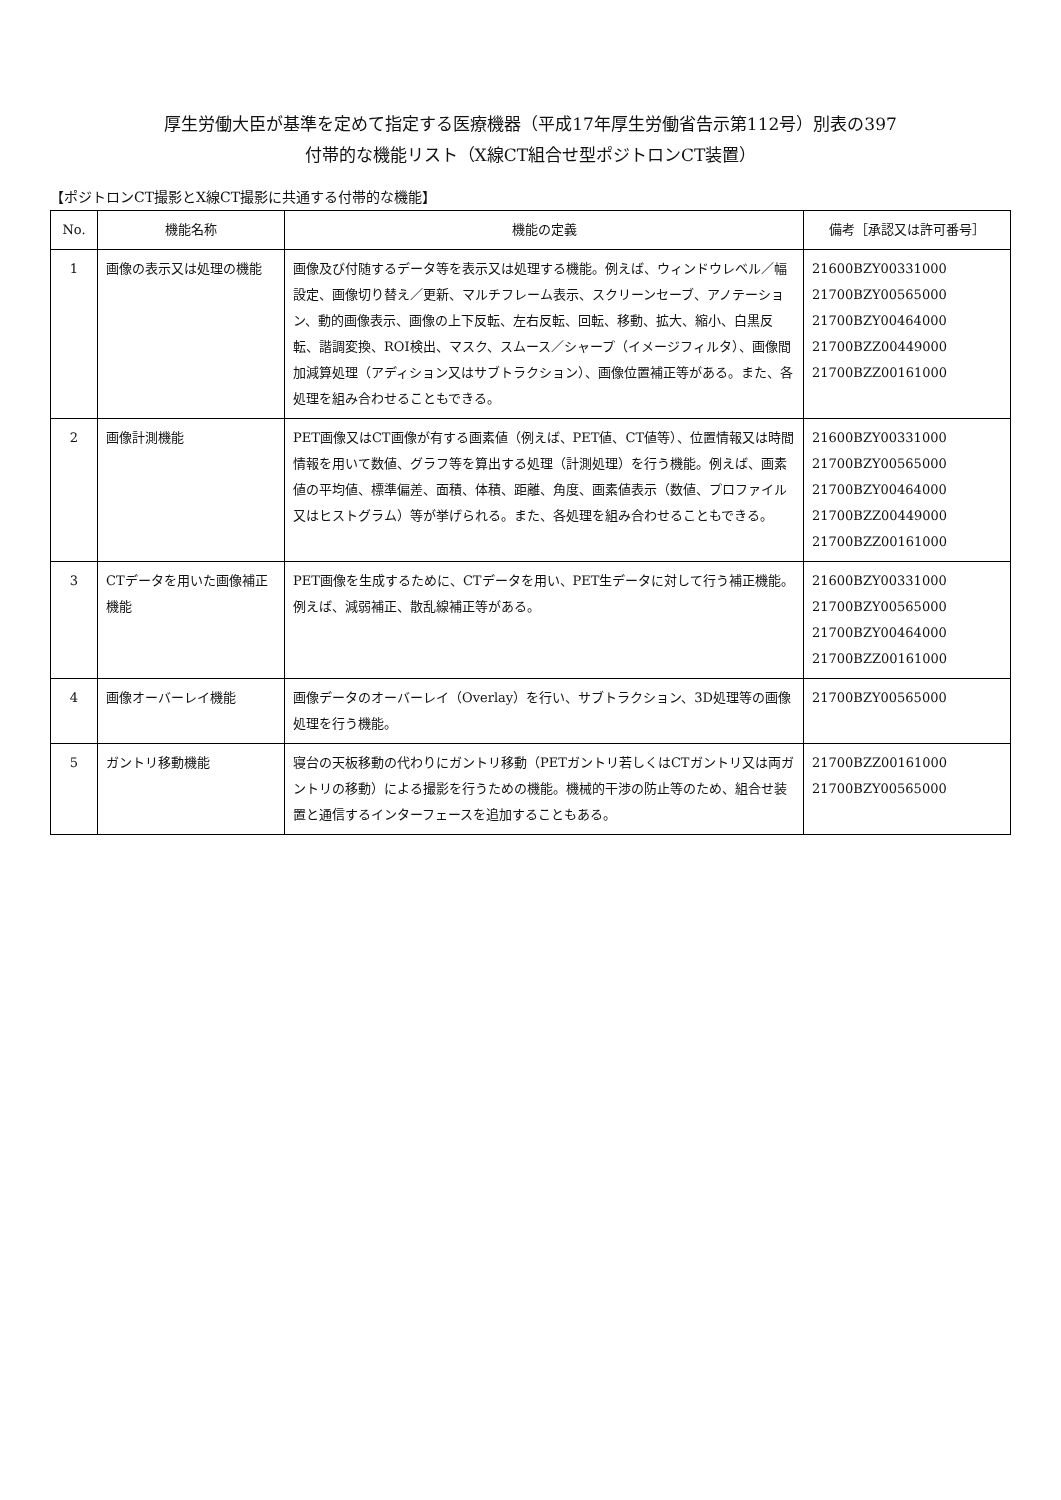厚生労働大臣が基準を定めて指定する医療機器（平成17年厚生労働省告示第112号）別表の397
付帯的な機能リスト（X線CT組合せ型ポジトロンCT装置）
【ポジトロンCT撮影とX線CT撮影に共通する付帯的な機能】
| No. | 機能名称 | 機能の定義 | 備考［承認又は許可番号］ |
| --- | --- | --- | --- |
| 1 | 画像の表示又は処理の機能 | 画像及び付随するデータ等を表示又は処理する機能。例えば、ウィンドウレベル／幅設定、画像切り替え／更新、マルチフレーム表示、スクリーンセーブ、アノテーション、動的画像表示、画像の上下反転、左右反転、回転、移動、拡大、縮小、白黒反転、諧調変換、ROI検出、マスク、スムース／シャープ（イメージフィルタ）、画像間加減算処理（アディション又はサブトラクション）、画像位置補正等がある。また、各処理を組み合わせることもできる。 | 21600BZY00331000 21700BZY00565000 21700BZY00464000 21700BZZ00449000 21700BZZ00161000 |
| 2 | 画像計測機能 | PET画像又はCT画像が有する画素値（例えば、PET値、CT値等）、位置情報又は時間情報を用いて数値、グラフ等を算出する処理（計測処理）を行う機能。例えば、画素値の平均値、標準偏差、面積、体積、距離、角度、画素値表示（数値、プロファイル又はヒストグラム）等が挙げられる。また、各処理を組み合わせることもできる。 | 21600BZY00331000 21700BZY00565000 21700BZY00464000 21700BZZ00449000 21700BZZ00161000 |
| 3 | CTデータを用いた画像補正機能 | PET画像を生成するために、CTデータを用い、PET生データに対して行う補正機能。例えば、減弱補正、散乱線補正等がある。 | 21600BZY00331000 21700BZY00565000 21700BZY00464000 21700BZZ00161000 |
| 4 | 画像オーバーレイ機能 | 画像データのオーバーレイ（Overlay）を行い、サブトラクション、3D処理等の画像処理を行う機能。 | 21700BZY00565000 |
| 5 | ガントリ移動機能 | 寝台の天板移動の代わりにガントリ移動（PETガントリ若しくはCTガントリ又は両ガントリの移動）による撮影を行うための機能。機械的干渉の防止等のため、組合せ装置と通信するインターフェースを追加することもある。 | 21700BZZ00161000 21700BZY00565000 |